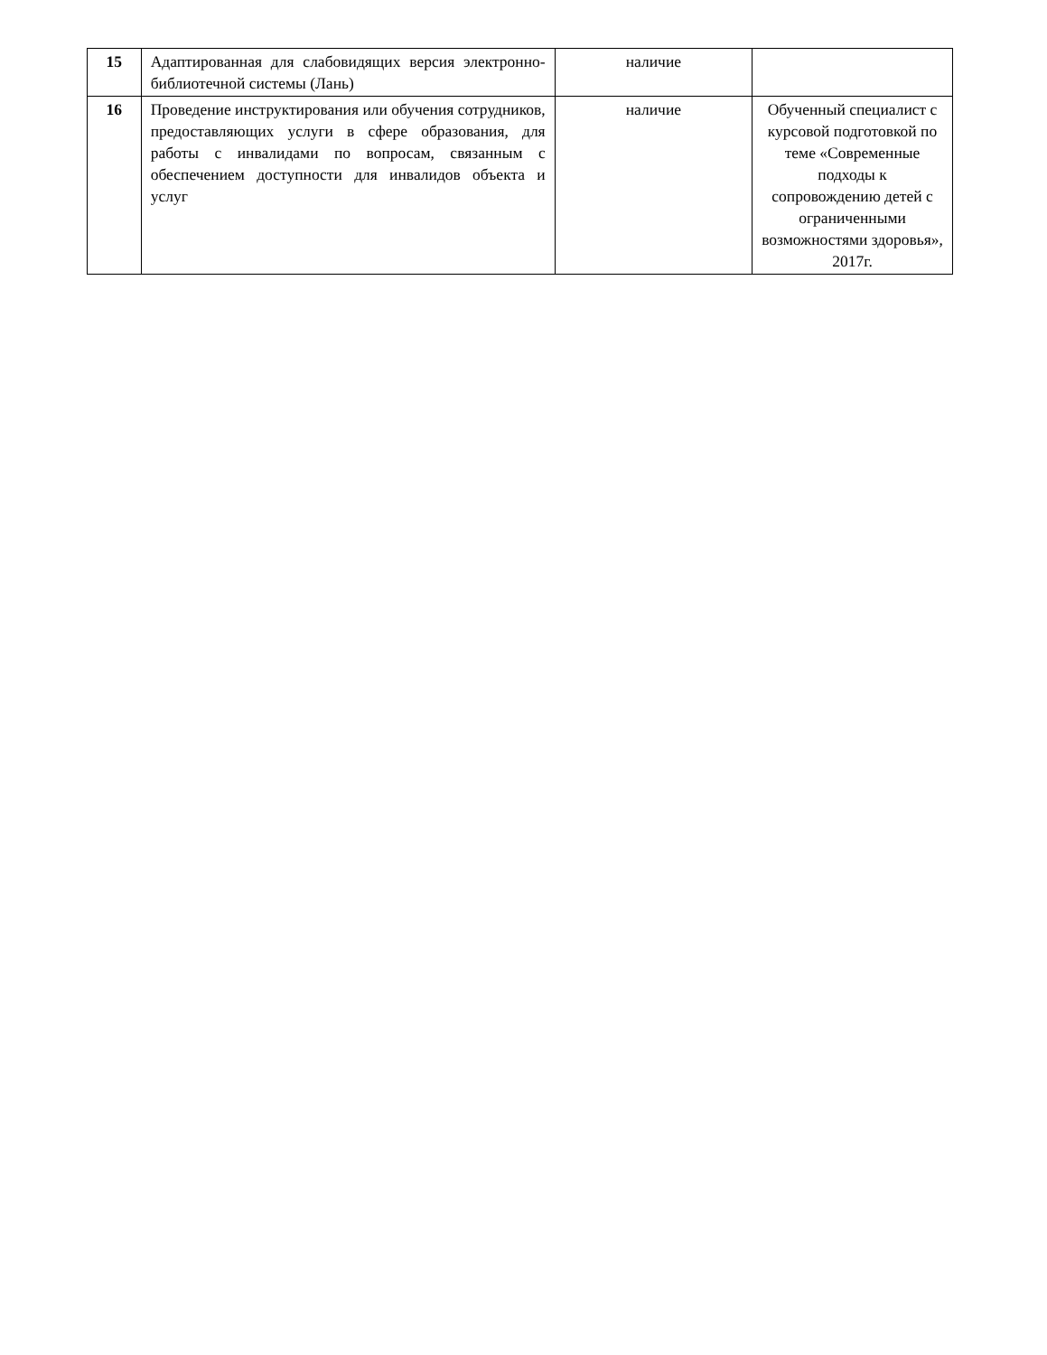| 15 | Адаптированная для слабовидящих версия электронно-библиотечной системы (Лань) | наличие | |
| 16 | Проведение инструктирования или обучения сотрудников, предоставляющих услуги в сфере образования, для работы с инвалидами по вопросам, связанным с обеспечением доступности для инвалидов объекта и услуг | наличие | Обученный специалист с курсовой подготовкой по теме «Современные подходы к сопровождению детей с ограниченными возможностями здоровья», 2017г. |